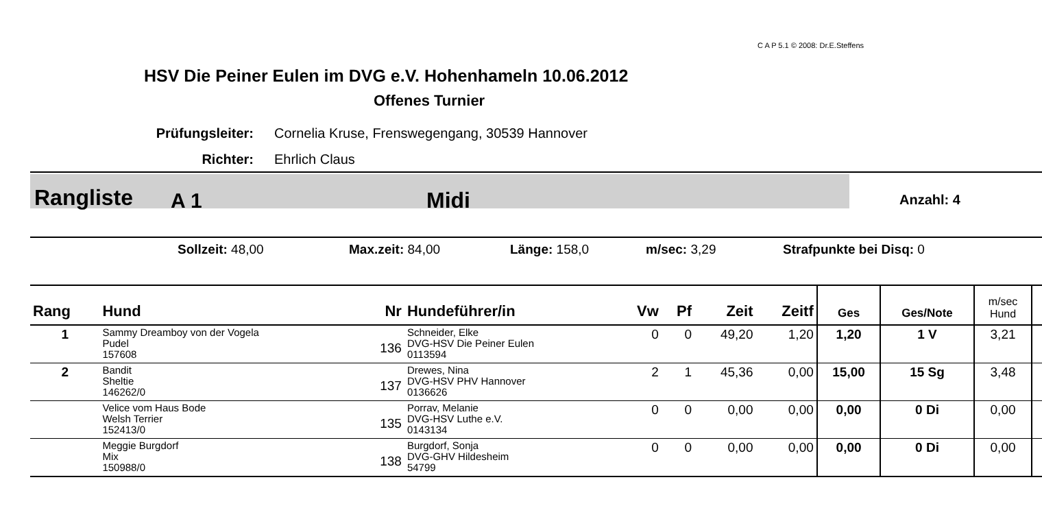C A P 5.1 © 2008: Dr.E.Steffens
HSV Die Peiner Eulen im DVG e.V. Hohenhameln 10.06.2012
Offenes Turnier
Prüfungsleiter: Cornelia Kruse, Frenswegengang, 30539 Hannover
Richter: Ehrlich Claus
Rangliste A 1 Midi Anzahl: 4
Sollzeit: 48,00 Max.zeit: 84,00 Länge: 158,0 m/sec: 3,29 Strafpunkte bei Disq: 0
| Rang | Hund | Nr | Hundeführer/in | Vw | Pf | Zeit | Zeitf | Ges | Ges/Note | m/sec Hund | |
| --- | --- | --- | --- | --- | --- | --- | --- | --- | --- | --- | --- |
| 1 | Sammy Dreamboy von der Vogela Pudel 157608 | 136 | Schneider, Elke DVG-HSV Die Peiner Eulen 0113594 | 0 | 0 | 49,20 | 1,20 | 1,20 | 1 V | 3,21 | |
| 2 | Bandit Sheltie 146262/0 | 137 | Drewes, Nina DVG-HSV PHV Hannover 0136626 | 2 | 1 | 45,36 | 0,00 | 15,00 | 15 Sg | 3,48 | |
| | Velice vom Haus Bode Welsh Terrier 152413/0 | 135 | Porrav, Melanie DVG-HSV Luthe e.V. 0143134 | 0 | 0 | 0,00 | 0,00 | 0,00 | 0 Di | 0,00 | |
| | Meggie Burgdorf Mix 150988/0 | 138 | Burgdorf, Sonja DVG-GHV Hildesheim 54799 | 0 | 0 | 0,00 | 0,00 | 0,00 | 0 Di | 0,00 | |